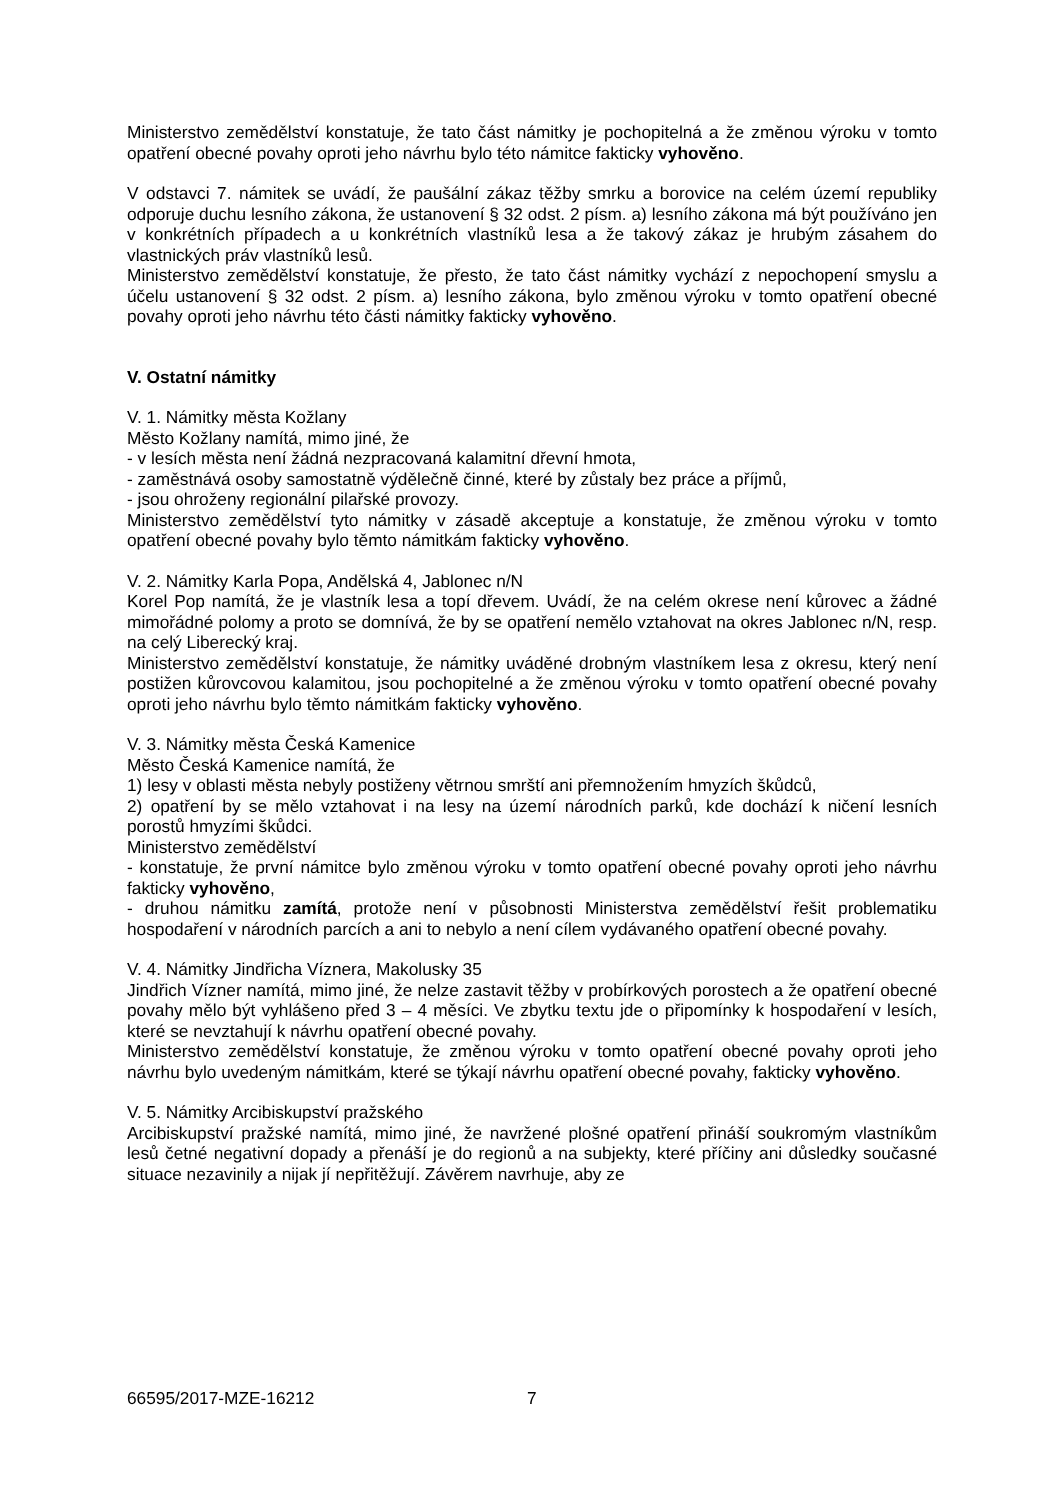Ministerstvo zemědělství konstatuje, že tato část námitky je pochopitelná a že změnou výroku v tomto opatření obecné povahy oproti jeho návrhu bylo této námitce fakticky vyhověno.
V odstavci 7. námitek se uvádí, že paušální zákaz těžby smrku a borovice na celém území republiky odporuje duchu lesního zákona, že ustanovení § 32 odst. 2 písm. a) lesního zákona má být používáno jen v konkrétních případech a u konkrétních vlastníků lesa a že takový zákaz je hrubým zásahem do vlastnických práv vlastníků lesů.
Ministerstvo zemědělství konstatuje, že přesto, že tato část námitky vychází z nepochopení smyslu a účelu ustanovení § 32 odst. 2 písm. a) lesního zákona, bylo změnou výroku v tomto opatření obecné povahy oproti jeho návrhu této části námitky fakticky vyhověno.
V. Ostatní námitky
V. 1. Námitky města Kožlany
Město Kožlany namítá, mimo jiné, že
- v lesích města není žádná nezpracovaná kalamitní dřevní hmota,
- zaměstnává osoby samostatně výdělečně činné, které by zůstaly bez práce a příjmů,
- jsou ohroženy regionální pilařské provozy.
Ministerstvo zemědělství tyto námitky v zásadě akceptuje a konstatuje, že změnou výroku v tomto opatření obecné povahy bylo těmto námitkám fakticky vyhověno.
V. 2. Námitky Karla Popa, Andělská 4, Jablonec n/N
Korel Pop namítá, že je vlastník lesa a topí dřevem. Uvádí, že na celém okrese není kůrovec a žádné mimořádné polomy a proto se domnívá, že by se opatření nemělo vztahovat na okres Jablonec n/N, resp. na celý Liberecký kraj.
Ministerstvo zemědělství konstatuje, že námitky uváděné drobným vlastníkem lesa z okresu, který není postižen kůrovcovou kalamitou, jsou pochopitelné a že změnou výroku v tomto opatření obecné povahy oproti jeho návrhu bylo těmto námitkám fakticky vyhověno.
V. 3. Námitky města Česká Kamenice
Město Česká Kamenice namítá, že
1) lesy v oblasti města nebyly postiženy větrnou smrští ani přemnožením hmyzích škůdců,
2) opatření by se mělo vztahovat i na lesy na území národních parků, kde dochází k ničení lesních porostů hmyzími škůdci.
Ministerstvo zemědělství
- konstatuje, že první námitce bylo změnou výroku v tomto opatření obecné povahy oproti jeho návrhu fakticky vyhověno,
- druhou námitku zamítá, protože není v působnosti Ministerstva zemědělství řešit problematiku hospodaření v národních parcích a ani to nebylo a není cílem vydávaného opatření obecné povahy.
V. 4. Námitky Jindřicha Víznera, Makolusky 35
Jindřich Vízner namítá, mimo jiné, že nelze zastavit těžby v probírkových porostech a že opatření obecné povahy mělo být vyhlášeno před 3 – 4 měsíci. Ve zbytku textu jde o připomínky k hospodaření v lesích, které se nevztahují k návrhu opatření obecné povahy.
Ministerstvo zemědělství konstatuje, že změnou výroku v tomto opatření obecné povahy oproti jeho návrhu bylo uvedeným námitkám, které se týkají návrhu opatření obecné povahy, fakticky vyhověno.
V. 5. Námitky Arcibiskupství pražského
Arcibiskupství pražské namítá, mimo jiné, že navržené plošné opatření přináší soukromým vlastníkům lesů četné negativní dopady a přenáší je do regionů a na subjekty, které příčiny ani důsledky současné situace nezavinily a nijak jí nepřitěžují. Závěrem navrhuje, aby ze
66595/2017-MZE-16212 7